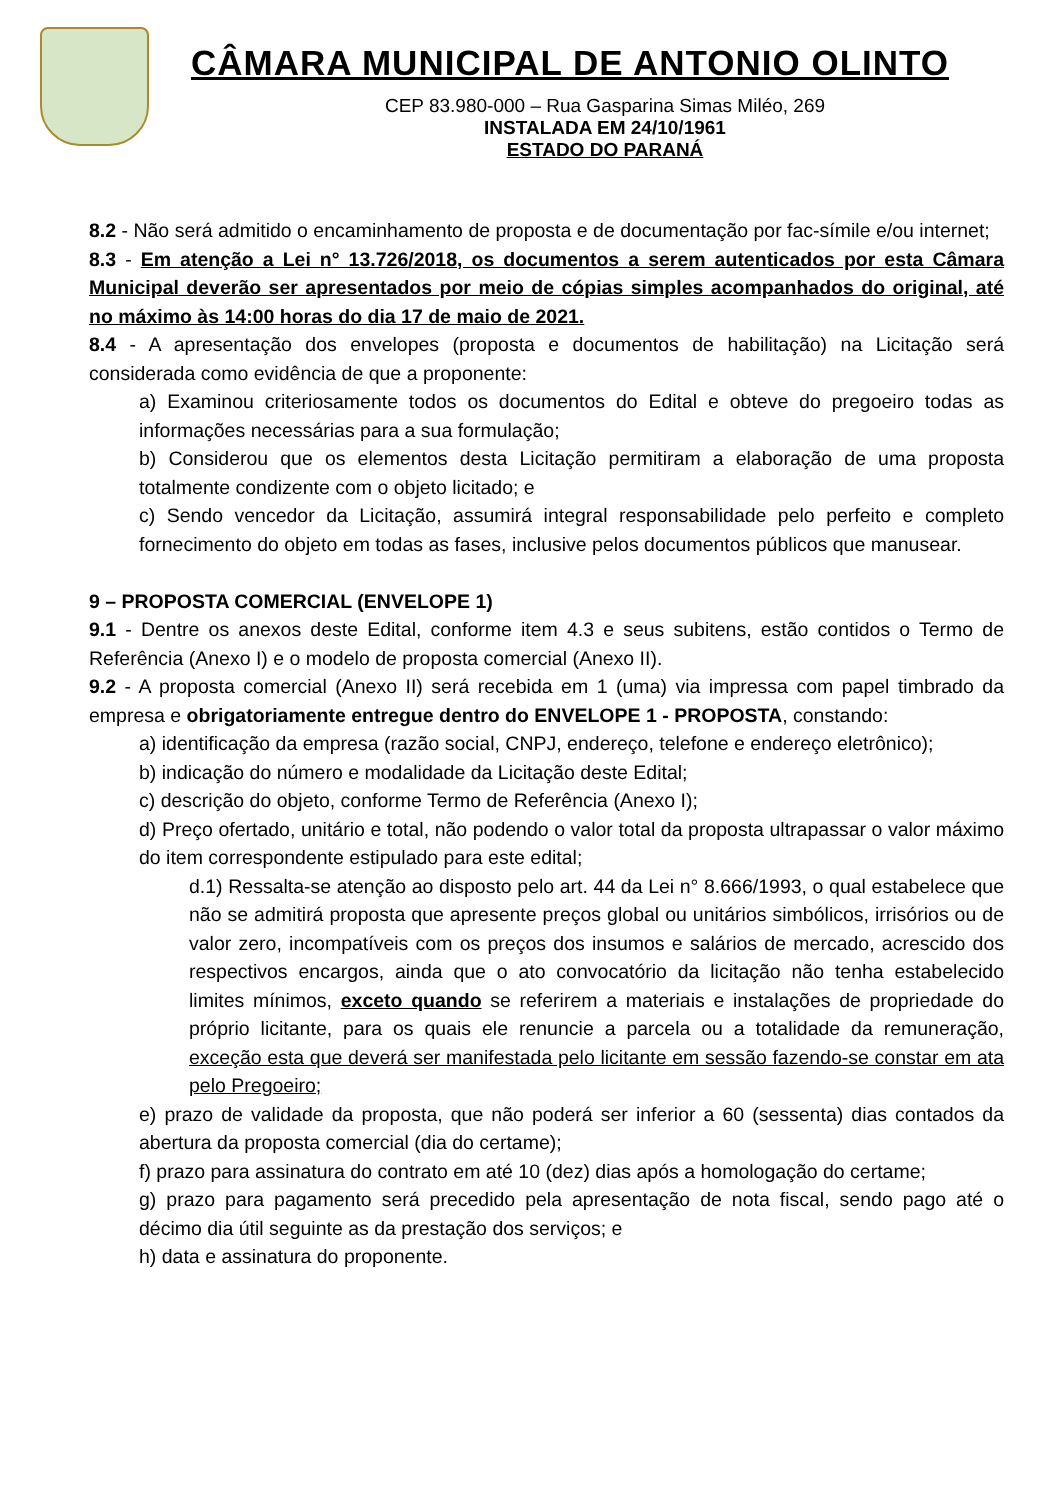CÂMARA MUNICIPAL DE ANTONIO OLINTO
CEP 83.980-000 – Rua Gasparina Simas Miléo, 269
INSTALADA EM 24/10/1961
ESTADO DO PARANÁ
8.2 - Não será admitido o encaminhamento de proposta e de documentação por fac-símile e/ou internet;
8.3 - Em atenção a Lei n° 13.726/2018, os documentos a serem autenticados por esta Câmara Municipal deverão ser apresentados por meio de cópias simples acompanhados do original, até no máximo às 14:00 horas do dia 17 de maio de 2021.
8.4 - A apresentação dos envelopes (proposta e documentos de habilitação) na Licitação será considerada como evidência de que a proponente:
a) Examinou criteriosamente todos os documentos do Edital e obteve do pregoeiro todas as informações necessárias para a sua formulação;
b) Considerou que os elementos desta Licitação permitiram a elaboração de uma proposta totalmente condizente com o objeto licitado; e
c) Sendo vencedor da Licitação, assumirá integral responsabilidade pelo perfeito e completo fornecimento do objeto em todas as fases, inclusive pelos documentos públicos que manusear.
9 – PROPOSTA COMERCIAL (ENVELOPE 1)
9.1 - Dentre os anexos deste Edital, conforme item 4.3 e seus subitens, estão contidos o Termo de Referência (Anexo I) e o modelo de proposta comercial (Anexo II).
9.2 - A proposta comercial (Anexo II) será recebida em 1 (uma) via impressa com papel timbrado da empresa e obrigatoriamente entregue dentro do ENVELOPE 1 - PROPOSTA, constando:
a) identificação da empresa (razão social, CNPJ, endereço, telefone e endereço eletrônico);
b) indicação do número e modalidade da Licitação deste Edital;
c) descrição do objeto, conforme Termo de Referência (Anexo I);
d) Preço ofertado, unitário e total, não podendo o valor total da proposta ultrapassar o valor máximo do item correspondente estipulado para este edital;
d.1) Ressalta-se atenção ao disposto pelo art. 44 da Lei n° 8.666/1993, o qual estabelece que não se admitirá proposta que apresente preços global ou unitários simbólicos, irrisórios ou de valor zero, incompatíveis com os preços dos insumos e salários de mercado, acrescido dos respectivos encargos, ainda que o ato convocatório da licitação não tenha estabelecido limites mínimos, exceto quando se referirem a materiais e instalações de propriedade do próprio licitante, para os quais ele renuncie a parcela ou a totalidade da remuneração, exceção esta que deverá ser manifestada pelo licitante em sessão fazendo-se constar em ata pelo Pregoeiro;
e) prazo de validade da proposta, que não poderá ser inferior a 60 (sessenta) dias contados da abertura da proposta comercial (dia do certame);
f) prazo para assinatura do contrato em até 10 (dez) dias após a homologação do certame;
g) prazo para pagamento será precedido pela apresentação de nota fiscal, sendo pago até o décimo dia útil seguinte as da prestação dos serviços; e
h) data e assinatura do proponente.